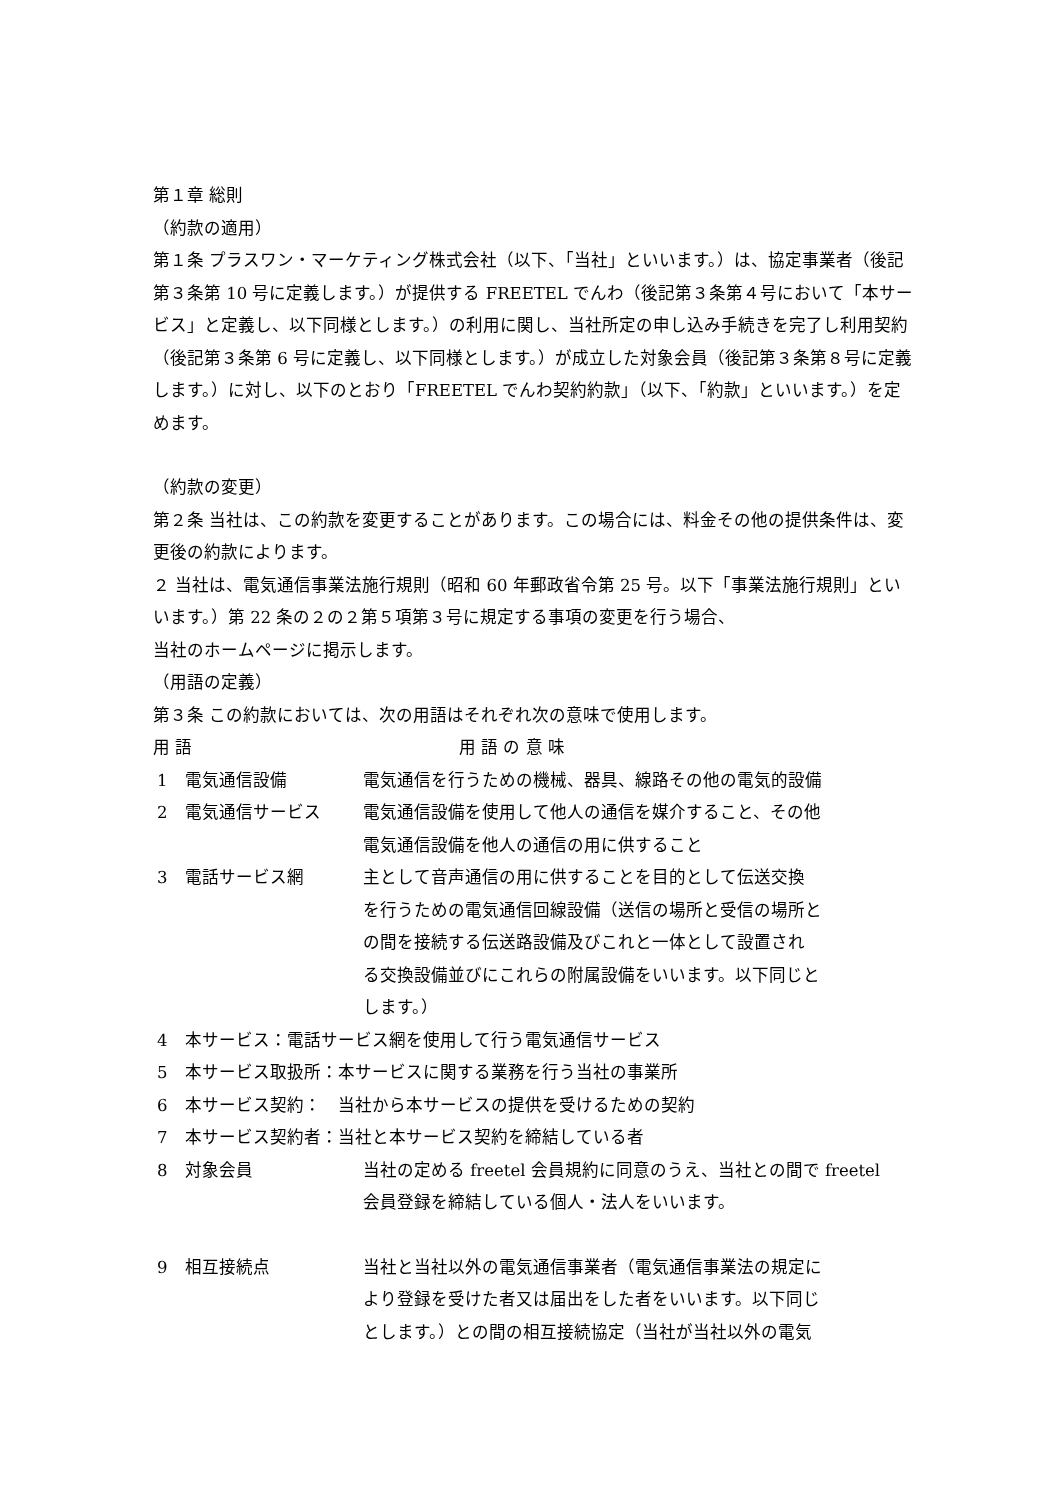第１章 総則
（約款の適用）
第１条 プラスワン・マーケティング株式会社（以下、「当社」といいます。）は、協定事業者（後記第３条第 10 号に定義します。）が提供する FREETEL でんわ（後記第３条第４号において「本サービス」と定義し、以下同様とします。）の利用に関し、当社所定の申し込み手続きを完了し利用契約（後記第３条第 6 号に定義し、以下同様とします。）が成立した対象会員（後記第３条第８号に定義します。）に対し、以下のとおり「FREETEL でんわ契約約款」（以下、「約款」といいます。）を定めます。
（約款の変更）
第２条 当社は、この約款を変更することがあります。この場合には、料金その他の提供条件は、変更後の約款によります。
２ 当社は、電気通信事業法施行規則（昭和 60 年郵政省令第 25 号。以下「事業法施行規則」といいます。）第 22 条の２の２第５項第３号に規定する事項の変更を行う場合、
当社のホームページに掲示します。
（用語の定義）
第３条 この約款においては、次の用語はそれぞれ次の意味で使用します。
| 用 語 | | 用 語 の 意 味 |
| 1 | 電気通信設備 | 電気通信を行うための機械、器具、線路その他の電気的設備 |
| 2 | 電気通信サービス | 電気通信設備を使用して他人の通信を媒介すること、その他 電気通信設備を他人の通信の用に供すること |
| 3 | 電話サービス網 | 主として音声通信の用に供することを目的として伝送交換 を行うための電気通信回線設備（送信の場所と受信の場所と の間を接続する伝送路設備及びこれと一体として設置され る交換設備並びにこれらの附属設備をいいます。以下同じと します。） |
| 4 | 本サービス：電話サービス網を使用して行う電気通信サービス | |
| 5 | 本サービス取扱所：本サービスに関する業務を行う当社の事業所 | |
| 6 | 本サービス契約： 当社から本サービスの提供を受けるための契約 | |
| 7 | 本サービス契約者：当社と本サービス契約を締結している者 | |
| 8 | 対象会員 | 当社の定める freetel 会員規約に同意のうえ、当社との間で freetel 会員登録を締結している個人・法人をいいます。 |
| 9 | 相互接続点 | 当社と当社以外の電気通信事業者（電気通信事業法の規定に より登録を受けた者又は届出をした者をいいます。以下同じ とします。）との間の相互接続協定（当社が当社以外の電気 |